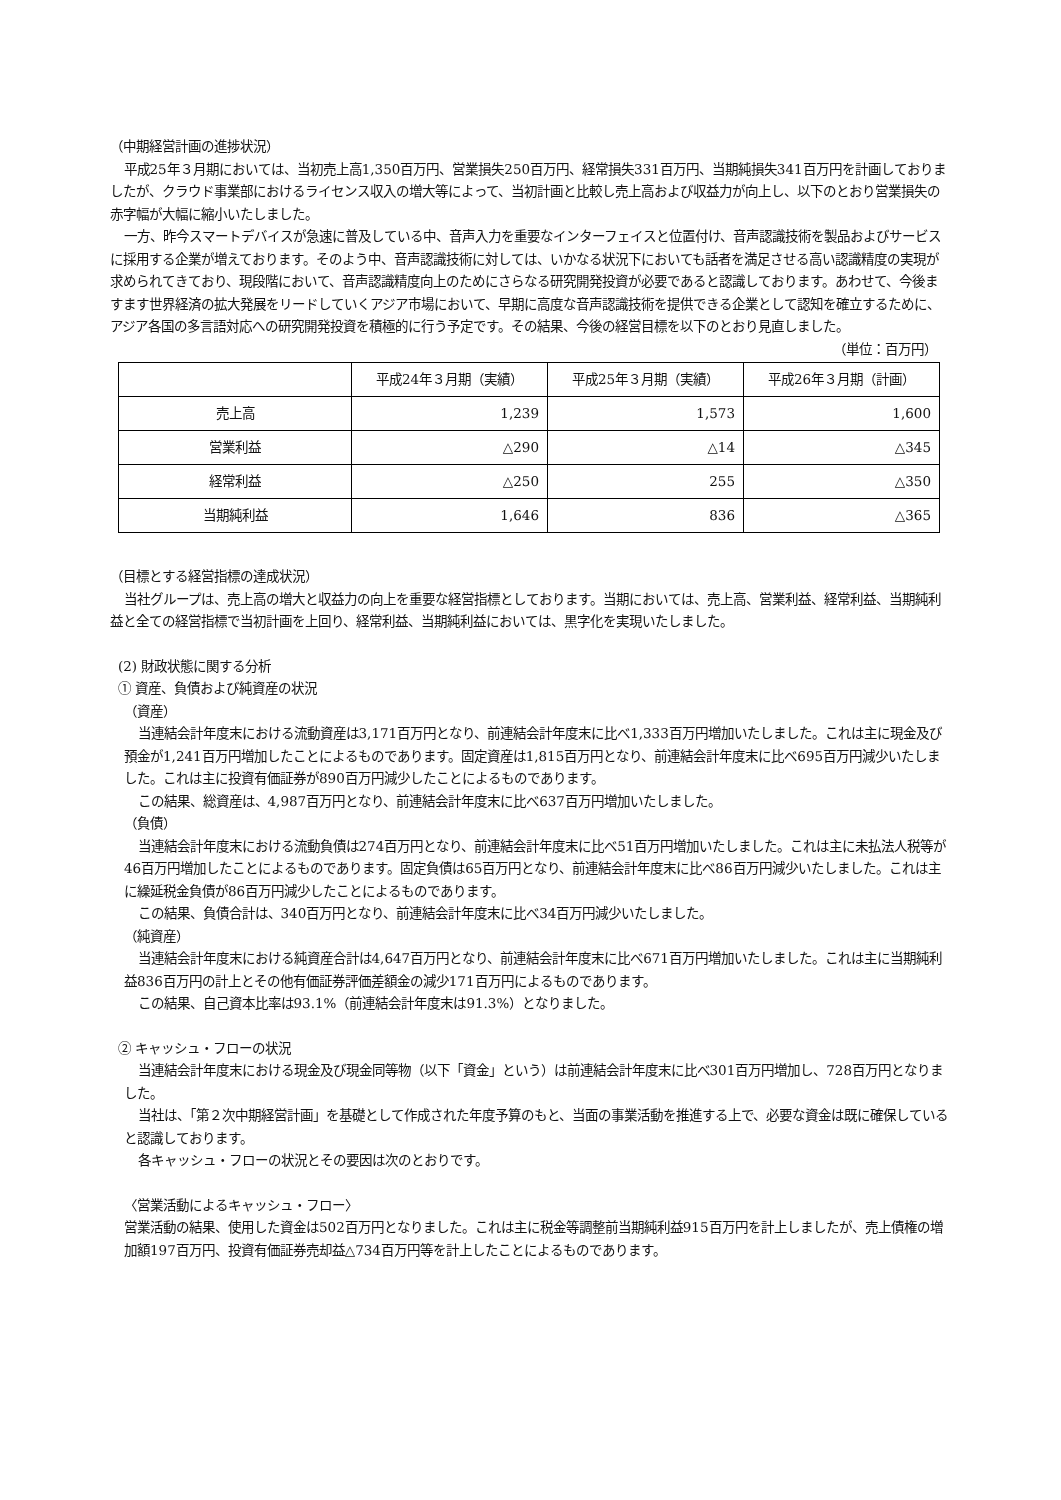（中期経営計画の進捗状況）
平成25年３月期においては、当初売上高1,350百万円、営業損失250百万円、経常損失331百万円、当期純損失341百万円を計画しておりましたが、クラウド事業部におけるライセンス収入の増大等によって、当初計画と比較し売上高および収益力が向上し、以下のとおり営業損失の赤字幅が大幅に縮小いたしました。
一方、昨今スマートデバイスが急速に普及している中、音声入力を重要なインターフェイスと位置付け、音声認識技術を製品およびサービスに採用する企業が増えております。そのよう中、音声認識技術に対しては、いかなる状況下においても話者を満足させる高い認識精度の実現が求められてきており、現段階において、音声認識精度向上のためにさらなる研究開発投資が必要であると認識しております。あわせて、今後ますます世界経済の拡大発展をリードしていくアジア市場において、早期に高度な音声認識技術を提供できる企業として認知を確立するために、アジア各国の多言語対応への研究開発投資を積極的に行う予定です。その結果、今後の経営目標を以下のとおり見直しました。
（単位：百万円）
| | 平成24年３月期（実績） | 平成25年３月期（実績） | 平成26年３月期（計画） |
| --- | --- | --- | --- |
| 売上高 | 1,239 | 1,573 | 1,600 |
| 営業利益 | △290 | △14 | △345 |
| 経常利益 | △250 | 255 | △350 |
| 当期純利益 | 1,646 | 836 | △365 |
（目標とする経営指標の達成状況）
当社グループは、売上高の増大と収益力の向上を重要な経営指標としております。当期においては、売上高、営業利益、経常利益、当期純利益と全ての経営指標で当初計画を上回り、経常利益、当期純利益においては、黒字化を実現いたしました。
(2) 財政状態に関する分析
① 資産、負債および純資産の状況
（資産）
当連結会計年度末における流動資産は3,171百万円となり、前連結会計年度末に比べ1,333百万円増加いたしました。これは主に現金及び預金が1,241百万円増加したことによるものであります。固定資産は1,815百万円となり、前連結会計年度末に比べ695百万円減少いたしました。これは主に投資有価証券が890百万円減少したことによるものであります。
この結果、総資産は、4,987百万円となり、前連結会計年度末に比べ637百万円増加いたしました。
（負債）
当連結会計年度末における流動負債は274百万円となり、前連結会計年度末に比べ51百万円増加いたしました。これは主に未払法人税等が46百万円増加したことによるものであります。固定負債は65百万円となり、前連結会計年度末に比べ86百万円減少いたしました。これは主に繰延税金負債が86百万円減少したことによるものであります。
この結果、負債合計は、340百万円となり、前連結会計年度末に比べ34百万円減少いたしました。
（純資産）
当連結会計年度末における純資産合計は4,647百万円となり、前連結会計年度末に比べ671百万円増加いたしました。これは主に当期純利益836百万円の計上とその他有価証券評価差額金の減少171百万円によるものであります。
この結果、自己資本比率は93.1%（前連結会計年度末は91.3%）となりました。
② キャッシュ・フローの状況
当連結会計年度末における現金及び現金同等物（以下「資金」という）は前連結会計年度末に比べ301百万円増加し、728百万円となりました。
当社は、「第２次中期経営計画」を基礎として作成された年度予算のもと、当面の事業活動を推進する上で、必要な資金は既に確保していると認識しております。
各キャッシュ・フローの状況とその要因は次のとおりです。
〈営業活動によるキャッシュ・フロー〉
営業活動の結果、使用した資金は502百万円となりました。これは主に税金等調整前当期純利益915百万円を計上しましたが、売上債権の増加額197百万円、投資有価証券売却益△734百万円等を計上したことによるものであります。